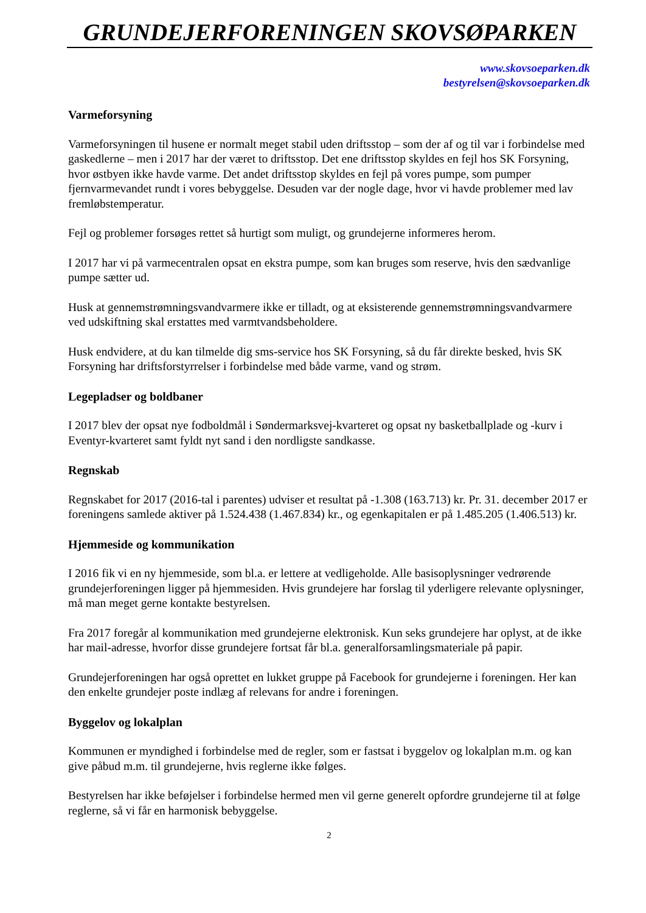GRUNDEJERFORENINGEN SKOVSØPARKEN
www.skovsoeparken.dk
bestyrelsen@skovsoeparken.dk
Varmeforsyning
Varmeforsyningen til husene er normalt meget stabil uden driftsstop – som der af og til var i forbindelse med gaskedlerne – men i 2017 har der været to driftsstop. Det ene driftsstop skyldes en fejl hos SK Forsyning, hvor østbyen ikke havde varme. Det andet driftsstop skyldes en fejl på vores pumpe, som pumper fjernvarmevandet rundt i vores bebyggelse. Desuden var der nogle dage, hvor vi havde problemer med lav fremløbstemperatur.
Fejl og problemer forsøges rettet så hurtigt som muligt, og grundejerne informeres herom.
I 2017 har vi på varmecentralen opsat en ekstra pumpe, som kan bruges som reserve, hvis den sædvanlige pumpe sætter ud.
Husk at gennemstrømningsvandvarmere ikke er tilladt, og at eksisterende gennemstrømningsvandvarmere ved udskiftning skal erstattes med varmtvandsbeholdere.
Husk endvidere, at du kan tilmelde dig sms-service hos SK Forsyning, så du får direkte besked, hvis SK Forsyning har driftsforstyrrelser i forbindelse med både varme, vand og strøm.
Legepladser og boldbaner
I 2017 blev der opsat nye fodboldmål i Søndermarksvej-kvarteret og opsat ny basketballplade og -kurv i Eventyr-kvarteret samt fyldt nyt sand i den nordligste sandkasse.
Regnskab
Regnskabet for 2017 (2016-tal i parentes) udviser et resultat på -1.308 (163.713) kr. Pr. 31. december 2017 er foreningens samlede aktiver på 1.524.438 (1.467.834) kr., og egenkapitalen er på 1.485.205 (1.406.513) kr.
Hjemmeside og kommunikation
I 2016 fik vi en ny hjemmeside, som bl.a. er lettere at vedligeholde. Alle basisoplysninger vedrørende grundejerforeningen ligger på hjemmesiden. Hvis grundejere har forslag til yderligere relevante oplysninger, må man meget gerne kontakte bestyrelsen.
Fra 2017 foregår al kommunikation med grundejerne elektronisk. Kun seks grundejere har oplyst, at de ikke har mail-adresse, hvorfor disse grundejere fortsat får bl.a. generalforsamlingsmateriale på papir.
Grundejerforeningen har også oprettet en lukket gruppe på Facebook for grundejerne i foreningen. Her kan den enkelte grundejer poste indlæg af relevans for andre i foreningen.
Byggelov og lokalplan
Kommunen er myndighed i forbindelse med de regler, som er fastsat i byggelov og lokalplan m.m. og kan give påbud m.m. til grundejerne, hvis reglerne ikke følges.
Bestyrelsen har ikke beføjelser i forbindelse hermed men vil gerne generelt opfordre grundejerne til at følge reglerne, så vi får en harmonisk bebyggelse.
2